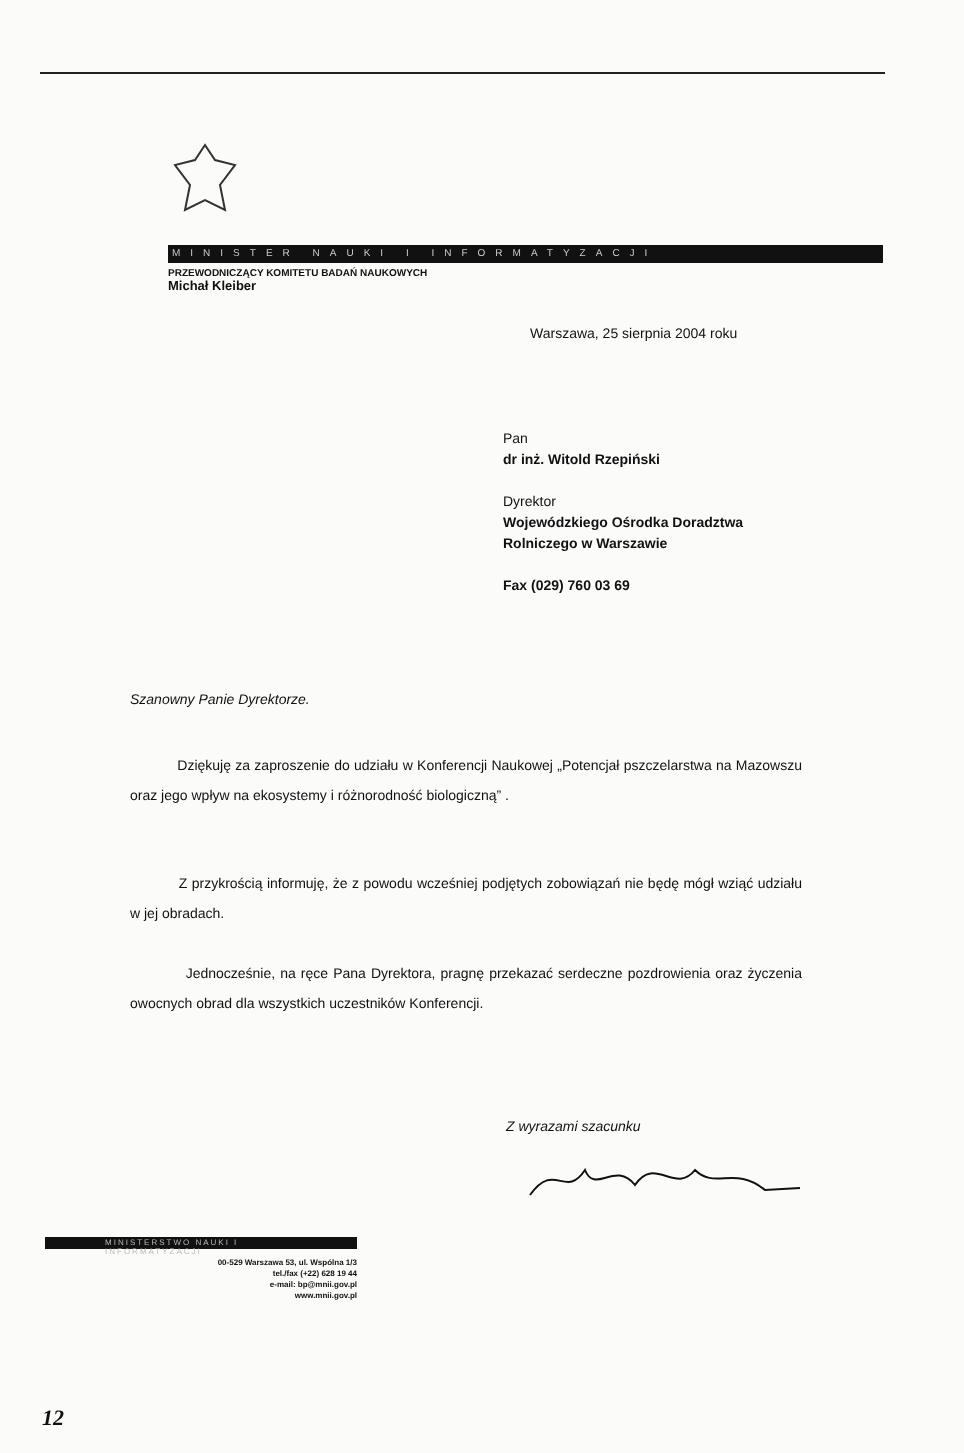MINISTER NAUKI I INFORMATYZACJI
PRZEWODNICZĄCY KOMITETU BADAŃ NAUKOWYCH
Michał Kleiber
Warszawa, 25 sierpnia 2004 roku
Pan
dr inż. Witold Rzepiński
Dyrektor
Wojewódzkiego Ośrodka Doradztwa
Rolniczego w Warszawie
Fax (029) 760 03 69
Szanowny Panie Dyrektorze.
Dziękuję za zaproszenie do udziału w Konferencji Naukowej „Potencjał pszczelarstwa na Mazowszu oraz jego wpływ na ekosystemy i różnorodność biologiczną” .
Z przykrością informuję, że z powodu wcześniej podjętych zobowiązań nie będę mógł wziąć udziału w jej obradach.
Jednocześnie, na ręce Pana Dyrektora, pragnę przekazać serdeczne pozdrowienia oraz życzenia owocnych obrad dla wszystkich uczestników Konferencji.
Z wyrazami szacunku
MINISTERSTWO NAUKI I INFORMATYZACJI
00-529 Warszawa 53, ul. Wspólna 1/3
tel./fax (+22) 628 19 44
e-mail: bp@mnii.gov.pl
www.mnii.gov.pl
12